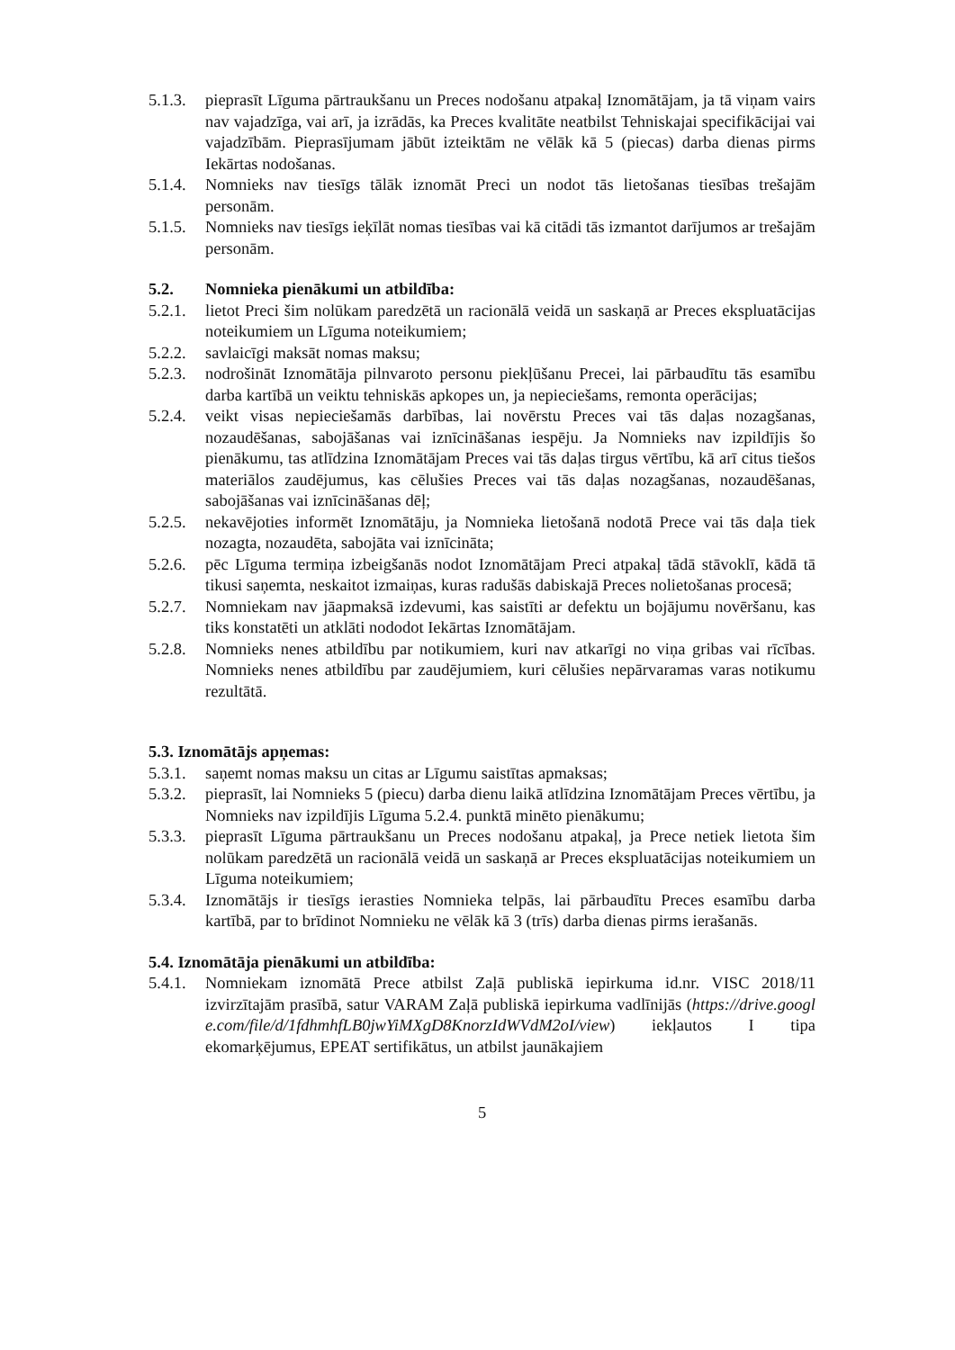5.1.3. pieprasīt Līguma pārtraukšanu un Preces nodošanu atpakaļ Iznomātājam, ja tā viņam vairs nav vajadzīga, vai arī, ja izrādās, ka Preces kvalitāte neatbilst Tehniskajai specifikācijai vai vajadzībām. Pieprasījumam jābūt izteiktām ne vēlāk kā 5 (piecas) darba dienas pirms Iekārtas nodošanas.
5.1.4. Nomnieks nav tiesīgs tālāk iznomāt Preci un nodot tās lietošanas tiesības trešajām personām.
5.1.5. Nomnieks nav tiesīgs ieķīlāt nomas tiesības vai kā citādi tās izmantot darījumos ar trešajām personām.
5.2. Nomnieka pienākumi un atbildība:
5.2.1. lietot Preci šim nolūkam paredzētā un racionālā veidā un saskaņā ar Preces ekspluatācijas noteikumiem un Līguma noteikumiem;
5.2.2. savlaicīgi maksāt nomas maksu;
5.2.3. nodrošināt Iznomātāja pilnvaroto personu piekļūšanu Precei, lai pārbaudītu tās esamību darba kartībā un veiktu tehniskās apkopes un, ja nepieciešams, remonta operācijas;
5.2.4. veikt visas nepieciešamās darbības, lai novērstu Preces vai tās daļas nozagšanas, nozaudēšanas, sabojāšanas vai iznīcināšanas iespēju. Ja Nomnieks nav izpildījis šo pienākumu, tas atlīdzina Iznomātājam Preces vai tās daļas tirgus vērtību, kā arī citus tiešos materiālos zaudējumus, kas cēlušies Preces vai tās daļas nozagšanas, nozaudēšanas, sabojāšanas vai iznīcināšanas dēļ;
5.2.5. nekavējoties informēt Iznomātāju, ja Nomnieka lietošanā nodotā Prece vai tās daļa tiek nozagta, nozaudēta, sabojāta vai iznīcināta;
5.2.6. pēc Līguma termiņa izbeigšanās nodot Iznomātājam Preci atpakaļ tādā stāvoklī, kādā tā tikusi saņemta, neskaitot izmaiņas, kuras radušās dabiskajā Preces nolietošanas procesā;
5.2.7. Nomniekam nav jāapmaksā izdevumi, kas saistīti ar defektu un bojājumu novēršanu, kas tiks konstatēti un atklāti nododot Iekārtas Iznomātājam.
5.2.8. Nomnieks nenes atbildību par notikumiem, kuri nav atkarīgi no viņa gribas vai rīcības. Nomnieks nenes atbildību par zaudējumiem, kuri cēlušies nepārvaramas varas notikumu rezultātā.
5.3. Iznomātājs apņemas:
5.3.1. saņemt nomas maksu un citas ar Līgumu saistītas apmaksas;
5.3.2. pieprasīt, lai Nomnieks 5 (piecu) darba dienu laikā atlīdzina Iznomātājam Preces vērtību, ja Nomnieks nav izpildījis Līguma 5.2.4. punktā minēto pienākumu;
5.3.3. pieprasīt Līguma pārtraukšanu un Preces nodošanu atpakaļ, ja Prece netiek lietota šim nolūkam paredzētā un racionālā veidā un saskaņā ar Preces ekspluatācijas noteikumiem un Līguma noteikumiem;
5.3.4. Iznomātājs ir tiesīgs ierasties Nomnieka telpās, lai pārbaudītu Preces esamību darba kartībā, par to brīdinot Nomnieku ne vēlāk kā 3 (trīs) darba dienas pirms ierašanās.
5.4. Iznomātāja pienākumi un atbildība:
5.4.1. Nomniekam iznomātā Prece atbilst Zaļā publiskā iepirkuma id.nr. VISC 2018/11 izvirzītajām prasībā, satur VARAM Zaļā publiskā iepirkuma vadlīnijās (https://drive.google.com/file/d/1fdhmhfLB0jwYiMXgD8KnorzIdWVdM2oI/view) iekļautos I tipa ekomarķējumus, EPEAT sertifikātus, un atbilst jaunākajiem
5